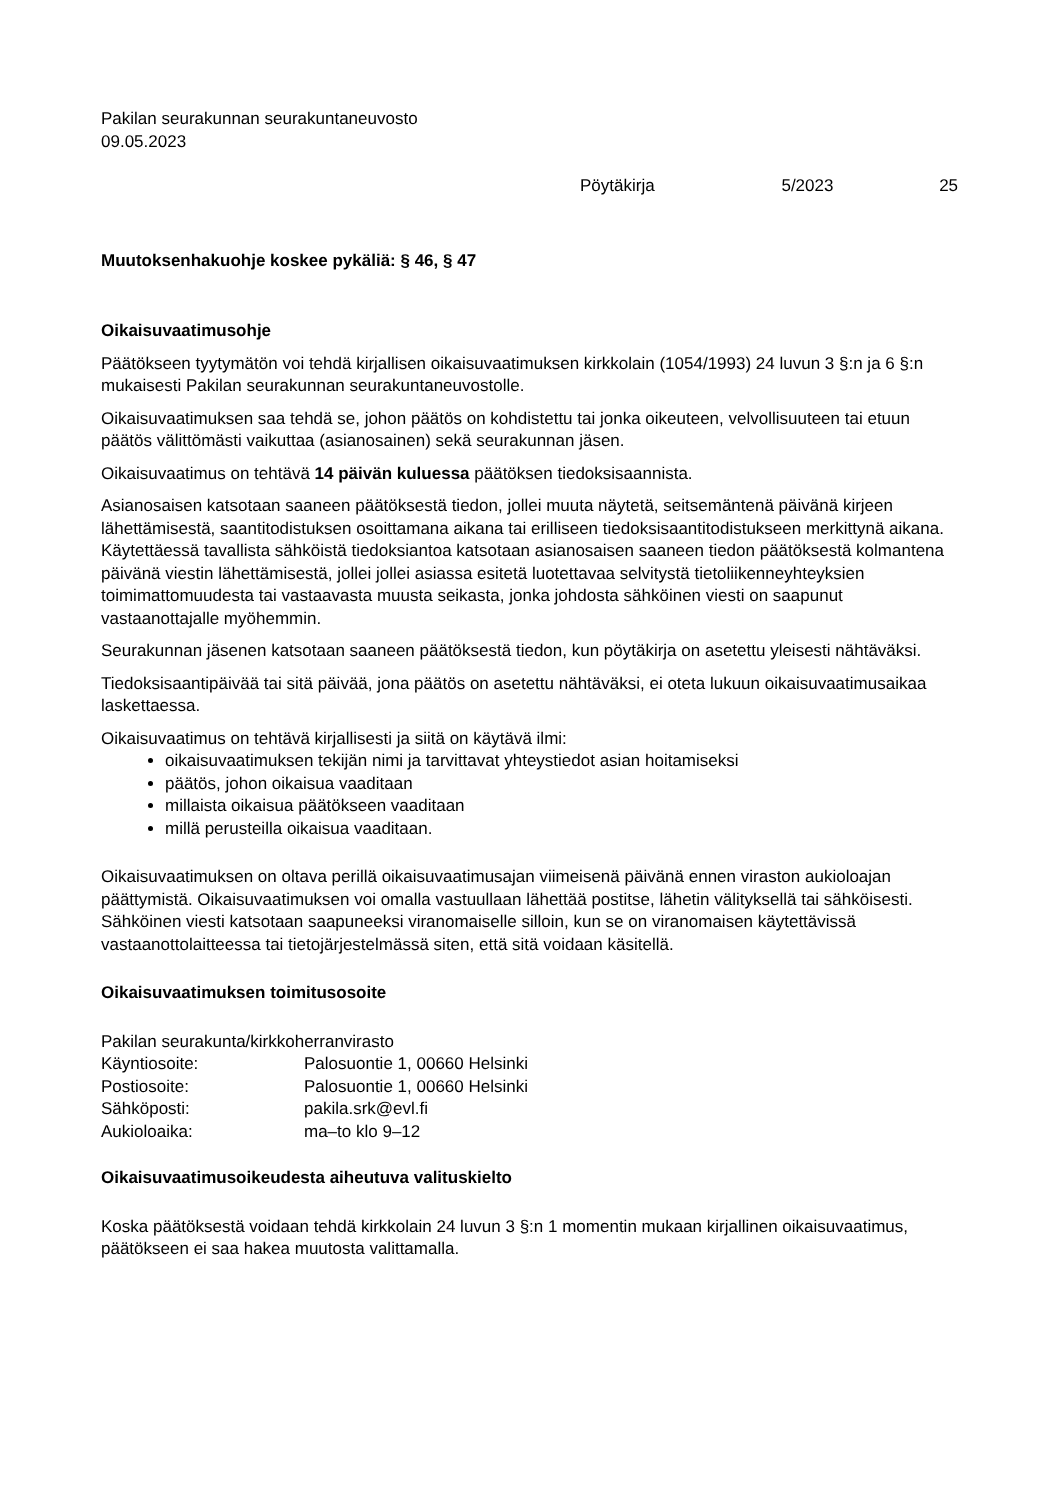Pakilan seurakunnan seurakuntaneuvosto
09.05.2023
Pöytäkirja 5/2023 25
Muutoksenhakuohje koskee pykäliä: § 46, § 47
Oikaisuvaatimusohje
Päätökseen tyytymätön voi tehdä kirjallisen oikaisuvaatimuksen kirkkolain (1054/1993) 24 luvun 3 §:n ja 6 §:n mukaisesti Pakilan seurakunnan seurakuntaneuvostolle.
Oikaisuvaatimuksen saa tehdä se, johon päätös on kohdistettu tai jonka oikeuteen, velvollisuuteen tai etuun päätös välittömästi vaikuttaa (asianosainen) sekä seurakunnan jäsen.
Oikaisuvaatimus on tehtävä 14 päivän kuluessa päätöksen tiedoksisaannista.
Asianosaisen katsotaan saaneen päätöksestä tiedon, jollei muuta näytetä, seitsemäntenä päivänä kirjeen lähettämisestä, saantitodistuksen osoittamana aikana tai erilliseen tiedoksisaantitodistukseen merkittynä aikana. Käytettäessä tavallista sähköistä tiedoksiantoa katsotaan asianosaisen saaneen tiedon päätöksestä kolmantena päivänä viestin lähettämisestä, jollei jollei asiassa esitetä luotettavaa selvitystä tietoliikenneyhteyksien toimimattomuudesta tai vastaavasta muusta seikasta, jonka johdosta sähköinen viesti on saapunut vastaanottajalle myöhemmin.
Seurakunnan jäsenen katsotaan saaneen päätöksestä tiedon, kun pöytäkirja on asetettu yleisesti nähtäväksi.
Tiedoksisaantipäivää tai sitä päivää, jona päätös on asetettu nähtäväksi, ei oteta lukuun oikaisuvaatimusaikaa laskettaessa.
Oikaisuvaatimus on tehtävä kirjallisesti ja siitä on käytävä ilmi:
oikaisuvaatimuksen tekijän nimi ja tarvittavat yhteystiedot asian hoitamiseksi
päätös, johon oikaisua vaaditaan
millaista oikaisua päätökseen vaaditaan
millä perusteilla oikaisua vaaditaan.
Oikaisuvaatimuksen on oltava perillä oikaisuvaatimusajan viimeisenä päivänä ennen viraston aukioloajan päättymistä. Oikaisuvaatimuksen voi omalla vastuullaan lähettää postitse, lähetin välityksellä tai sähköisesti. Sähköinen viesti katsotaan saapuneeksi viranomaiselle silloin, kun se on viranomaisen käytettävissä vastaanottolaitteessa tai tietojärjestelmässä siten, että sitä voidaan käsitellä.
Oikaisuvaatimuksen toimitusosoite
| Pakilan seurakunta/kirkkoherranvirasto | |
| Käyntiosoite: | Palosuontie 1, 00660 Helsinki |
| Postiosoite: | Palosuontie 1, 00660 Helsinki |
| Sähköposti: | pakila.srk@evl.fi |
| Aukioloaika: | ma–to klo 9–12 |
Oikaisuvaatimusoikeudesta aiheutuva valituskielto
Koska päätöksestä voidaan tehdä kirkkolain 24 luvun 3 §:n 1 momentin mukaan kirjallinen oikaisuvaatimus, päätökseen ei saa hakea muutosta valittamalla.